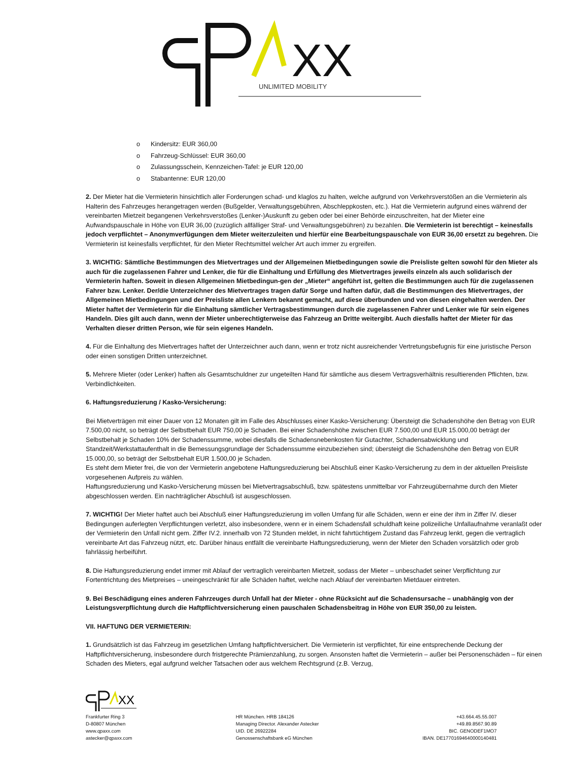XX
UNLIMITED MOBILITY
o Kindersitz: EUR 360,00
o Fahrzeug-Schlüssel: EUR 360,00
o Zulassungsschein, Kennzeichen-Tafel: je EUR 120,00
o Stabantenne: EUR 120,00
2. Der Mieter hat die Vermieterin hinsichtlich aller Forderungen schad- und klaglos zu halten, welche aufgrund von Verkehrsverstößen an die Vermieterin als Halterin des Fahrzeuges herangetragen werden (Bußgelder, Verwaltungsgebühren, Abschleppkosten, etc.). Hat die Vermieterin aufgrund eines während der vereinbarten Mietzeit begangenen Verkehrsverstoßes (Lenker-)Auskunft zu geben oder bei einer Behörde einzuschreiten, hat der Mieter eine Aufwandspauschale in Höhe von EUR 36,00 (zuzüglich allfälliger Straf- und Verwaltungsgebühren) zu bezahlen. Die Vermieterin ist berechtigt – keinesfalls jedoch verpflichtet – Anonymverfügungen dem Mieter weiterzuleiten und hierfür eine Bearbeitungspauschale von EUR 36,00 ersetzt zu begehren. Die Vermieterin ist keinesfalls verpflichtet, für den Mieter Rechtsmittel welcher Art auch immer zu ergreifen.
3. WICHTIG: Sämtliche Bestimmungen des Mietvertrages und der Allgemeinen Mietbedingungen sowie die Preisliste gelten sowohl für den Mieter als auch für die zugelassenen Fahrer und Lenker, die für die Einhaltung und Erfüllung des Mietvertrages jeweils einzeln als auch solidarisch der Vermieterin haften. Soweit in diesen Allgemeinen Mietbedingun-gen der „Mieter“ angeführt ist, gelten die Bestimmungen auch für die zugelassenen Fahrer bzw. Lenker. Der/die Unterzeichner des Mietvertrages tragen dafür Sorge und haften dafür, daß die Bestimmungen des Mietvertrages, der Allgemeinen Mietbedingungen und der Preisliste allen Lenkern bekannt gemacht, auf diese überbunden und von diesen eingehalten werden. Der Mieter haftet der Vermieterin für die Einhaltung sämtlicher Vertragsbestimmungen durch die zugelassenen Fahrer und Lenker wie für sein eigenes Handeln. Dies gilt auch dann, wenn der Mieter unberechtigterweise das Fahrzeug an Dritte weitergibt. Auch diesfalls haftet der Mieter für das Verhalten dieser dritten Person, wie für sein eigenes Handeln.
4. Für die Einhaltung des Mietvertrages haftet der Unterzeichner auch dann, wenn er trotz nicht ausreichender Vertretungsbefugnis für eine juristische Person oder einen sonstigen Dritten unterzeichnet.
5. Mehrere Mieter (oder Lenker) haften als Gesamtschuldner zur ungeteilten Hand für sämtliche aus diesem Vertragsverhältnis resultierenden Pflichten, bzw. Verbindlichkeiten.
6. Haftungsreduzierung / Kasko-Versicherung:
Bei Mietverträgen mit einer Dauer von 12 Monaten gilt im Falle des Abschlusses einer Kasko-Versicherung: Übersteigt die Schadenshöhe den Betrag von EUR 7.500,00 nicht, so beträgt der Selbstbehalt EUR 750,00 je Schaden. Bei einer Schadenshöhe zwischen EUR 7.500,00 und EUR 15.000,00 beträgt der Selbstbehalt je Schaden 10% der Schadenssumme, wobei diesfalls die Schadensnebenkosten für Gutachter, Schadensabwicklung und Standzeit/Werkstattaufenthalt in die Bemessungsgrundlage der Schadenssumme einzubeziehen sind; übersteigt die Schadenshöhe den Betrag von EUR 15.000,00, so beträgt der Selbstbehalt EUR 1.500,00 je Schaden.
Es steht dem Mieter frei, die von der Vermieterin angebotene Haftungsreduzierung bei Abschluß einer Kasko-Versicherung zu dem in der aktuellen Preisliste vorgesehenen Aufpreis zu wählen.
Haftungsreduzierung und Kasko-Versicherung müssen bei Mietvertragsabschluß, bzw. spätestens unmittelbar vor Fahrzeugübernahme durch den Mieter abgeschlossen werden. Ein nachträglicher Abschluß ist ausgeschlossen.
7. WICHTIG! Der Mieter haftet auch bei Abschluß einer Haftungsreduzierung im vollen Umfang für alle Schäden, wenn er eine der ihm in Ziffer IV. dieser Bedingungen auferlegten Verpflichtungen verletzt, also insbesondere, wenn er in einem Schadensfall schuldhaft keine polizeiliche Unfallaufnahme veranlaßt oder der Vermieterin den Unfall nicht gem. Ziffer IV.2. innerhalb von 72 Stunden meldet, in nicht fahrtüchtigem Zustand das Fahrzeug lenkt, gegen die vertraglich vereinbarte Art das Fahrzeug nützt, etc. Darüber hinaus entfällt die vereinbarte Haftungsreduzierung, wenn der Mieter den Schaden vorsätzlich oder grob fahrlässig herbeiführt.
8. Die Haftungsreduzierung endet immer mit Ablauf der vertraglich vereinbarten Mietzeit, sodass der Mieter – unbeschadet seiner Verpflichtung zur Fortentrichtung des Mietpreises – uneingeschränkt für alle Schäden haftet, welche nach Ablauf der vereinbarten Mietdauer eintreten.
9. Bei Beschädigung eines anderen Fahrzeuges durch Unfall hat der Mieter - ohne Rücksicht auf die Schadensursache – unabhängig von der Leistungsverpflichtung durch die Haftpflichtversicherung einen pauschalen Schadensbeitrag in Höhe von EUR 350,00 zu leisten.
VII. HAFTUNG DER VERMIETERIN:
1. Grundsätzlich ist das Fahrzeug im gesetzlichen Umfang haftpflichtversichert. Die Vermieterin ist verpflichtet, für eine entsprechende Deckung der Haftpflichtversicherung, insbesondere durch fristgerechte Prämienzahlung, zu sorgen. Ansonsten haftet die Vermieterin – außer bei Personenschäden – für einen Schaden des Mieters, egal aufgrund welcher Tatsachen oder aus welchem Rechtsgrund (z.B. Verzug,
XX
Frankfurter Ring 3
D-80807 München
www.qpaxx.com
astecker@qpaxx.com
HR München. HRB 184126
Managing Director. Alexander Astecker
UID. DE 26922284
Genossenschaftsbank eG München
+43.664.45.55.007
+49.89.8567.90.89
BIC. GENODEF1MO7
IBAN. DE17701694640000140481